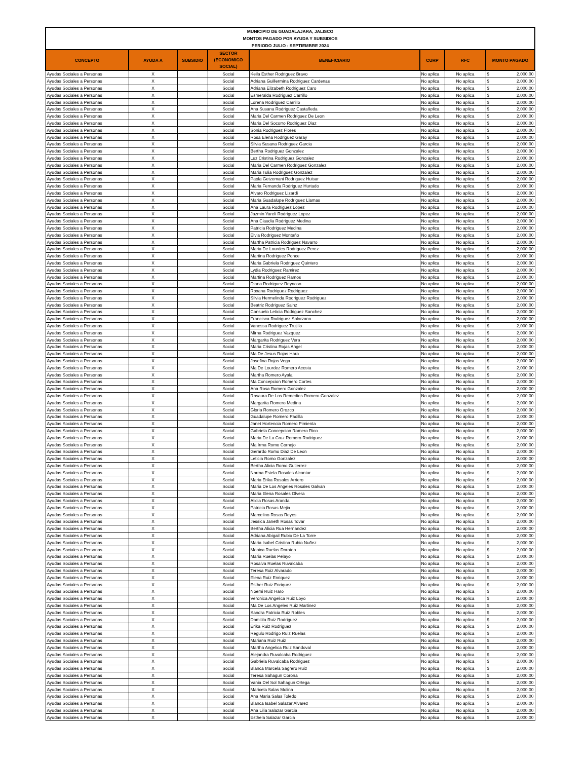| MUNICIPIO DE GUADALAJARA, JALISCO MONTOS PAGADO POR AYUDA Y SUBSIDIOS PERIODO JULIO - SEPTIEMBRE 2024 | | | | | | | |
| CONCEPTO | AYUDA A | SUBSIDIO | SECTOR (ECONOMICO SOCIAL) | BENEFICIARIO | CURP | RFC | MONTO PAGADO |
| Ayudas Sociales a Personas | X | | Social | Keila Esther Rodriguez Bravo | No aplica | No aplica | $ 2,000.00 |
| Ayudas Sociales a Personas | X | | Social | Adriana Guillermina Rodriguez Cardenas | No aplica | No aplica | $ 2,000.00 |
| Ayudas Sociales a Personas | X | | Social | Adriana Elizabeth Rodriguez Caro | No aplica | No aplica | $ 2,000.00 |
| Ayudas Sociales a Personas | X | | Social | Esmeralda Rodriguez Carrillo | No aplica | No aplica | $ 2,000.00 |
| Ayudas Sociales a Personas | X | | Social | Lorena Rodriguez Carrillo | No aplica | No aplica | $ 2,000.00 |
| Ayudas Sociales a Personas | X | | Social | Ana Susana Rodriguez Castañeda | No aplica | No aplica | $ 2,000.00 |
| Ayudas Sociales a Personas | X | | Social | Maria Del Carmen Rodriguez De Leon | No aplica | No aplica | $ 2,000.00 |
| Ayudas Sociales a Personas | X | | Social | Maria Del Socorro Rodriguez Diaz | No aplica | No aplica | $ 2,000.00 |
| Ayudas Sociales a Personas | X | | Social | Sonia Rodriguez Flores | No aplica | No aplica | $ 2,000.00 |
| Ayudas Sociales a Personas | X | | Social | Rosa Elena Rodriguez Garay | No aplica | No aplica | $ 2,000.00 |
| Ayudas Sociales a Personas | X | | Social | Silvia Susana Rodriguez Garcia | No aplica | No aplica | $ 2,000.00 |
| Ayudas Sociales a Personas | X | | Social | Bertha Rodriguez Gonzalez | No aplica | No aplica | $ 2,000.00 |
| Ayudas Sociales a Personas | X | | Social | Luz Cristina Rodriguez Gonzalez | No aplica | No aplica | $ 2,000.00 |
| Ayudas Sociales a Personas | X | | Social | Maria Del Carmen Rodriguez Gonzalez | No aplica | No aplica | $ 2,000.00 |
| Ayudas Sociales a Personas | X | | Social | Maria Tulia Rodriguez Gonzalez | No aplica | No aplica | $ 2,000.00 |
| Ayudas Sociales a Personas | X | | Social | Paola Getzemani Rodriguez Huisar | No aplica | No aplica | $ 2,000.00 |
| Ayudas Sociales a Personas | X | | Social | Maria Fernanda Rodriguez Hurtado | No aplica | No aplica | $ 2,000.00 |
| Ayudas Sociales a Personas | X | | Social | Alvaro Rodriguez Lizardi | No aplica | No aplica | $ 2,000.00 |
| Ayudas Sociales a Personas | X | | Social | Maria Guadalupe Rodriguez Llamas | No aplica | No aplica | $ 2,000.00 |
| Ayudas Sociales a Personas | X | | Social | Ana Laura Rodriguez Lopez | No aplica | No aplica | $ 2,000.00 |
| Ayudas Sociales a Personas | X | | Social | Jazmin Yareli Rodriguez Lopez | No aplica | No aplica | $ 2,000.00 |
| Ayudas Sociales a Personas | X | | Social | Ana Claudia Rodriguez Medina | No aplica | No aplica | $ 2,000.00 |
| Ayudas Sociales a Personas | X | | Social | Patricia Rodriguez Medina | No aplica | No aplica | $ 2,000.00 |
| Ayudas Sociales a Personas | X | | Social | Elvia Rodriguez Montaño | No aplica | No aplica | $ 2,000.00 |
| Ayudas Sociales a Personas | X | | Social | Martha Patricia Rodriguez Navarro | No aplica | No aplica | $ 2,000.00 |
| Ayudas Sociales a Personas | X | | Social | Maria De Lourdes Rodriguez Perez | No aplica | No aplica | $ 2,000.00 |
| Ayudas Sociales a Personas | X | | Social | Martina Rodriguez Ponce | No aplica | No aplica | $ 2,000.00 |
| Ayudas Sociales a Personas | X | | Social | Maria Gabriela Rodriguez Quintero | No aplica | No aplica | $ 2,000.00 |
| Ayudas Sociales a Personas | X | | Social | Lydia Rodriguez Ramirez | No aplica | No aplica | $ 2,000.00 |
| Ayudas Sociales a Personas | X | | Social | Martina Rodriguez Ramos | No aplica | No aplica | $ 2,000.00 |
| Ayudas Sociales a Personas | X | | Social | Diana Rodriguez Reynoso | No aplica | No aplica | $ 2,000.00 |
| Ayudas Sociales a Personas | X | | Social | Roxana Rodriguez Rodriguez | No aplica | No aplica | $ 2,000.00 |
| Ayudas Sociales a Personas | X | | Social | Silvia Hermelinda Rodriguez Rodriguez | No aplica | No aplica | $ 2,000.00 |
| Ayudas Sociales a Personas | X | | Social | Beatriz Rodriguez Sainz | No aplica | No aplica | $ 2,000.00 |
| Ayudas Sociales a Personas | X | | Social | Consuelo Leticia Rodriguez Sanchez | No aplica | No aplica | $ 2,000.00 |
| Ayudas Sociales a Personas | X | | Social | Francisca Rodriguez Solorzano | No aplica | No aplica | $ 2,000.00 |
| Ayudas Sociales a Personas | X | | Social | Vanessa Rodriguez Trujillo | No aplica | No aplica | $ 2,000.00 |
| Ayudas Sociales a Personas | X | | Social | Mirna Rodriguez Vazquez | No aplica | No aplica | $ 2,000.00 |
| Ayudas Sociales a Personas | X | | Social | Margarita Rodriguez Vera | No aplica | No aplica | $ 2,000.00 |
| Ayudas Sociales a Personas | X | | Social | Maria Cristina Rojas Angel | No aplica | No aplica | $ 2,000.00 |
| Ayudas Sociales a Personas | X | | Social | Ma De Jesus Rojas Haro | No aplica | No aplica | $ 2,000.00 |
| Ayudas Sociales a Personas | X | | Social | Josefina Rojas Vega | No aplica | No aplica | $ 2,000.00 |
| Ayudas Sociales a Personas | X | | Social | Ma De Lourdez Romero Acosta | No aplica | No aplica | $ 2,000.00 |
| Ayudas Sociales a Personas | X | | Social | Martha Romero Ayala | No aplica | No aplica | $ 2,000.00 |
| Ayudas Sociales a Personas | X | | Social | Ma Concepcion Romero Cortes | No aplica | No aplica | $ 2,000.00 |
| Ayudas Sociales a Personas | X | | Social | Ana Rosa Romero Gonzalez | No aplica | No aplica | $ 2,000.00 |
| Ayudas Sociales a Personas | X | | Social | Rosaura De Los Remedios Romero Gonzalez | No aplica | No aplica | $ 2,000.00 |
| Ayudas Sociales a Personas | X | | Social | Margarita Romero Medina | No aplica | No aplica | $ 2,000.00 |
| Ayudas Sociales a Personas | X | | Social | Gloria Romero Orozco | No aplica | No aplica | $ 2,000.00 |
| Ayudas Sociales a Personas | X | | Social | Guadalupe Romero Padilla | No aplica | No aplica | $ 2,000.00 |
| Ayudas Sociales a Personas | X | | Social | Janet Hortencia Romero Pimienta | No aplica | No aplica | $ 2,000.00 |
| Ayudas Sociales a Personas | X | | Social | Gabriela Concepcion Romero Rico | No aplica | No aplica | $ 2,000.00 |
| Ayudas Sociales a Personas | X | | Social | Maria De La Cruz Romero Rodriguez | No aplica | No aplica | $ 2,000.00 |
| Ayudas Sociales a Personas | X | | Social | Ma Irma Romo Cornejo | No aplica | No aplica | $ 2,000.00 |
| Ayudas Sociales a Personas | X | | Social | Gerardo Romo Diaz De Leon | No aplica | No aplica | $ 2,000.00 |
| Ayudas Sociales a Personas | X | | Social | Leticia Romo Gonzalez | No aplica | No aplica | $ 2,000.00 |
| Ayudas Sociales a Personas | X | | Social | Bertha Alicia Romo Gutierrez | No aplica | No aplica | $ 2,000.00 |
| Ayudas Sociales a Personas | X | | Social | Norma Estela Rosales Alcantar | No aplica | No aplica | $ 2,000.00 |
| Ayudas Sociales a Personas | X | | Social | Maria Erika Rosales Arriero | No aplica | No aplica | $ 2,000.00 |
| Ayudas Sociales a Personas | X | | Social | Maria De Los Angeles Rosales Galvan | No aplica | No aplica | $ 2,000.00 |
| Ayudas Sociales a Personas | X | | Social | Maria Elena Rosales Olvera | No aplica | No aplica | $ 2,000.00 |
| Ayudas Sociales a Personas | X | | Social | Alicia Rosas Aranda | No aplica | No aplica | $ 2,000.00 |
| Ayudas Sociales a Personas | X | | Social | Patricia Rosas Mejia | No aplica | No aplica | $ 2,000.00 |
| Ayudas Sociales a Personas | X | | Social | Marcelino Rosas Reyes | No aplica | No aplica | $ 2,000.00 |
| Ayudas Sociales a Personas | X | | Social | Jessica Janeth Rosas Tovar | No aplica | No aplica | $ 2,000.00 |
| Ayudas Sociales a Personas | X | | Social | Bertha Alicia Rua Hernandez | No aplica | No aplica | $ 2,000.00 |
| Ayudas Sociales a Personas | X | | Social | Adriana Abigail Rubio De La Torre | No aplica | No aplica | $ 2,000.00 |
| Ayudas Sociales a Personas | X | | Social | Maria Isabel Cristina Rubio Nuñez | No aplica | No aplica | $ 2,000.00 |
| Ayudas Sociales a Personas | X | | Social | Monica Ruelas Doroteo | No aplica | No aplica | $ 2,000.00 |
| Ayudas Sociales a Personas | X | | Social | Maria Ruelas Pelayo | No aplica | No aplica | $ 2,000.00 |
| Ayudas Sociales a Personas | X | | Social | Rosalva Ruelas Ruvalcaba | No aplica | No aplica | $ 2,000.00 |
| Ayudas Sociales a Personas | X | | Social | Teresa Ruiz Alvarado | No aplica | No aplica | $ 2,000.00 |
| Ayudas Sociales a Personas | X | | Social | Elena Ruiz Enriquez | No aplica | No aplica | $ 2,000.00 |
| Ayudas Sociales a Personas | X | | Social | Esther Ruiz Enriquez | No aplica | No aplica | $ 2,000.00 |
| Ayudas Sociales a Personas | X | | Social | Noemi Ruiz Haro | No aplica | No aplica | $ 2,000.00 |
| Ayudas Sociales a Personas | X | | Social | Veronica Angelica Ruiz Loyo | No aplica | No aplica | $ 2,000.00 |
| Ayudas Sociales a Personas | X | | Social | Ma De Los Angeles Ruiz Martinez | No aplica | No aplica | $ 2,000.00 |
| Ayudas Sociales a Personas | X | | Social | Sandra Patricia Ruiz Robles | No aplica | No aplica | $ 2,000.00 |
| Ayudas Sociales a Personas | X | | Social | Domitila Ruiz Rodriguez | No aplica | No aplica | $ 2,000.00 |
| Ayudas Sociales a Personas | X | | Social | Erika Ruiz Rodriguez | No aplica | No aplica | $ 2,000.00 |
| Ayudas Sociales a Personas | X | | Social | Regulo Rodrigo Ruiz Ruelas | No aplica | No aplica | $ 2,000.00 |
| Ayudas Sociales a Personas | X | | Social | Mariana Ruiz Ruiz | No aplica | No aplica | $ 2,000.00 |
| Ayudas Sociales a Personas | X | | Social | Martha Angelica Ruiz Sandoval | No aplica | No aplica | $ 2,000.00 |
| Ayudas Sociales a Personas | X | | Social | Alejandra Ruvalcaba Rodriguez | No aplica | No aplica | $ 2,000.00 |
| Ayudas Sociales a Personas | X | | Social | Gabriela Ruvalcaba Rodriguez | No aplica | No aplica | $ 2,000.00 |
| Ayudas Sociales a Personas | X | | Social | Blanca Marcela Sagrero Ruiz | No aplica | No aplica | $ 2,000.00 |
| Ayudas Sociales a Personas | X | | Social | Teresa Sahagun Corona | No aplica | No aplica | $ 2,000.00 |
| Ayudas Sociales a Personas | X | | Social | Vania Del Sol Sahagun Ortega | No aplica | No aplica | $ 2,000.00 |
| Ayudas Sociales a Personas | X | | Social | Maricela Salas Molina | No aplica | No aplica | $ 2,000.00 |
| Ayudas Sociales a Personas | X | | Social | Ana Maria Salas Toledo | No aplica | No aplica | $ 2,000.00 |
| Ayudas Sociales a Personas | X | | Social | Blanca Isabel Salazar Alvarez | No aplica | No aplica | $ 2,000.00 |
| Ayudas Sociales a Personas | X | | Social | Ana Lilia Salazar Garcia | No aplica | No aplica | $ 2,000.00 |
| Ayudas Sociales a Personas | X | | Social | Esthela Salazar Garcia | No aplica | No aplica | $ 2,000.00 |